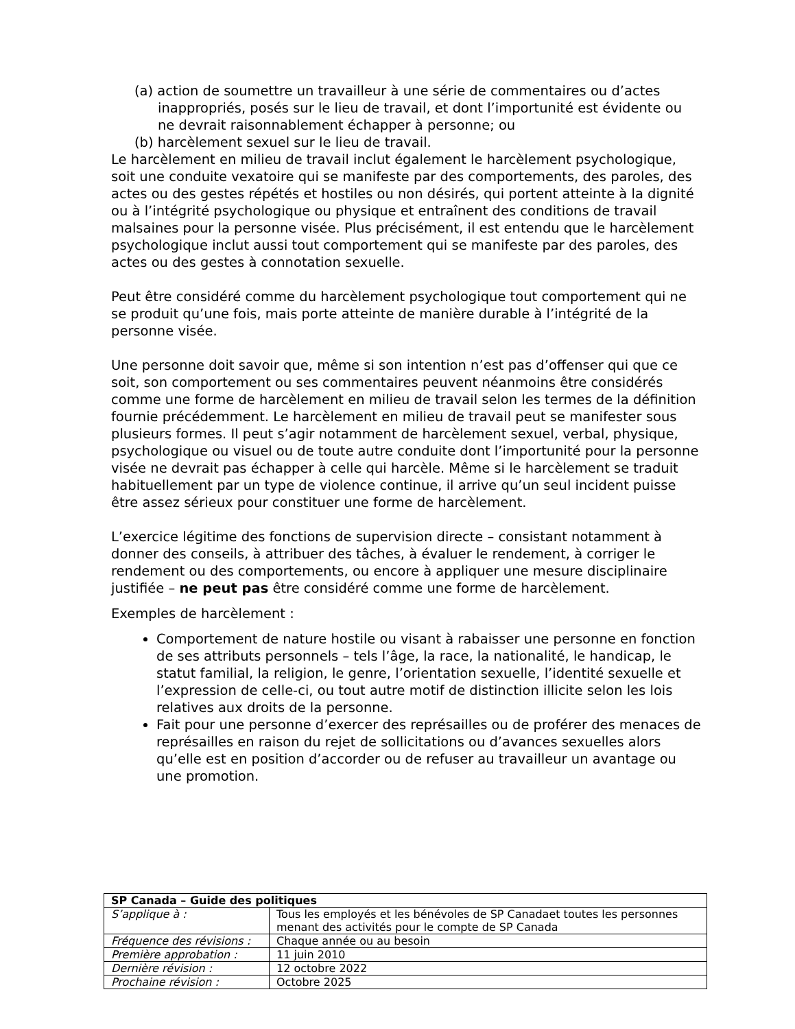(a) action de soumettre un travailleur à une série de commentaires ou d’actes inappropriés, posés sur le lieu de travail, et dont l’importunité est évidente ou ne devrait raisonnablement échapper à personne; ou
(b) harcèlement sexuel sur le lieu de travail.
Le harcèlement en milieu de travail inclut également le harcèlement psychologique, soit une conduite vexatoire qui se manifeste par des comportements, des paroles, des actes ou des gestes répétés et hostiles ou non désirés, qui portent atteinte à la dignité ou à l’intégrité psychologique ou physique et entraînent des conditions de travail malsaines pour la personne visée. Plus précisément, il est entendu que le harcèlement psychologique inclut aussi tout comportement qui se manifeste par des paroles, des actes ou des gestes à connotation sexuelle.
Peut être considéré comme du harcèlement psychologique tout comportement qui ne se produit qu’une fois, mais porte atteinte de manière durable à l’intégrité de la personne visée.
Une personne doit savoir que, même si son intention n’est pas d’offenser qui que ce soit, son comportement ou ses commentaires peuvent néanmoins être considérés comme une forme de harcèlement en milieu de travail selon les termes de la définition fournie précédemment. Le harcèlement en milieu de travail peut se manifester sous plusieurs formes. Il peut s’agir notamment de harcèlement sexuel, verbal, physique, psychologique ou visuel ou de toute autre conduite dont l’importunité pour la personne visée ne devrait pas échapper à celle qui harcèle. Même si le harcèlement se traduit habituellement par un type de violence continue, il arrive qu’un seul incident puisse être assez sérieux pour constituer une forme de harcèlement.
L’exercice légitime des fonctions de supervision directe – consistant notamment à donner des conseils, à attribuer des tâches, à évaluer le rendement, à corriger le rendement ou des comportements, ou encore à appliquer une mesure disciplinaire justifiée – ne peut pas être considéré comme une forme de harcèlement.
Exemples de harcèlement :
Comportement de nature hostile ou visant à rabaisser une personne en fonction de ses attributs personnels – tels l’âge, la race, la nationalité, le handicap, le statut familial, la religion, le genre, l’orientation sexuelle, l’identité sexuelle et l’expression de celle-ci, ou tout autre motif de distinction illicite selon les lois relatives aux droits de la personne.
Fait pour une personne d’exercer des représailles ou de proférer des menaces de représailles en raison du rejet de sollicitations ou d’avances sexuelles alors qu’elle est en position d’accorder ou de refuser au travailleur un avantage ou une promotion.
| SP Canada – Guide des politiques | |
| S’applique à : | Tous les employés et les bénévoles de SP Canadaet toutes les personnes menant des activités pour le compte de SP Canada |
| Fréquence des révisions : | Chaque année ou au besoin |
| Première approbation : | 11 juin 2010 |
| Dernière révision : | 12 octobre 2022 |
| Prochaine révision : | Octobre 2025 |